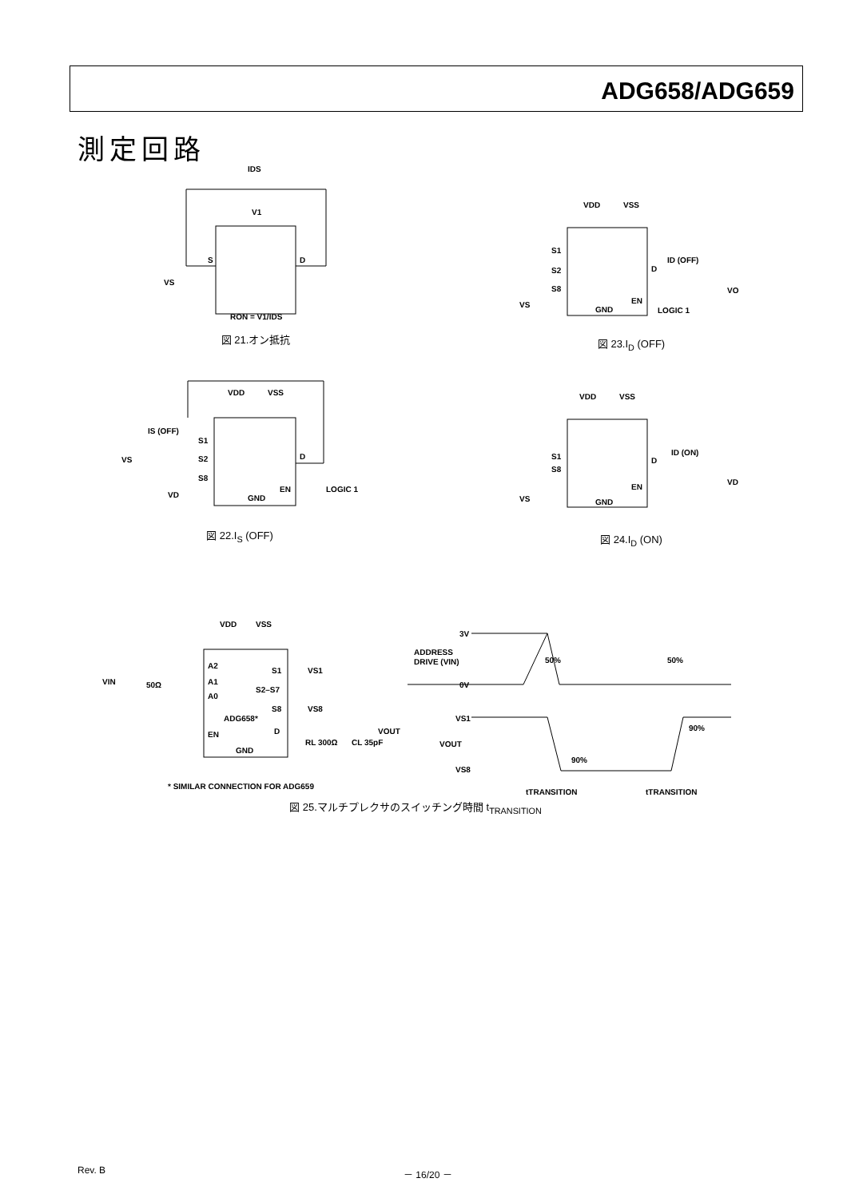ADG658/ADG659
測定回路
IDS
V1
S
D
VS
RON = V1/IDS
図 21.オン抵抗
VDD
VSS
S1
S2
S8
D
ID (OFF)
VO
GND
EN
LOGIC 1
VS
図 23.I<sub>D</sub> (OFF)
VDD
VSS
IS (OFF)
S1
S2
S8
D
VS
VD
GND
EN
LOGIC 1
図 22.I<sub>S</sub> (OFF)
VDD
VSS
S1
S8
D
ID (ON)
VD
GND
EN
VS
図 24.I<sub>D</sub> (ON)
VDD
VSS
A2
A1
A0
S1
VS1
S2–S7
S8
VS8
ADG658*
D
VOUT
EN
GND
RL 300Ω
CL 35pF
VIN
50Ω
* SIMILAR CONNECTION FOR ADG659
3V
ADDRESS
DRIVE (VIN)
0V
50%
50%
VS1
VOUT
VS8
90%
90%
tTRANSITION
tTRANSITION
図 25.マルチプレクサのスイッチング時間 t<sub>TRANSITION</sub>
Rev. B － 16/20 －